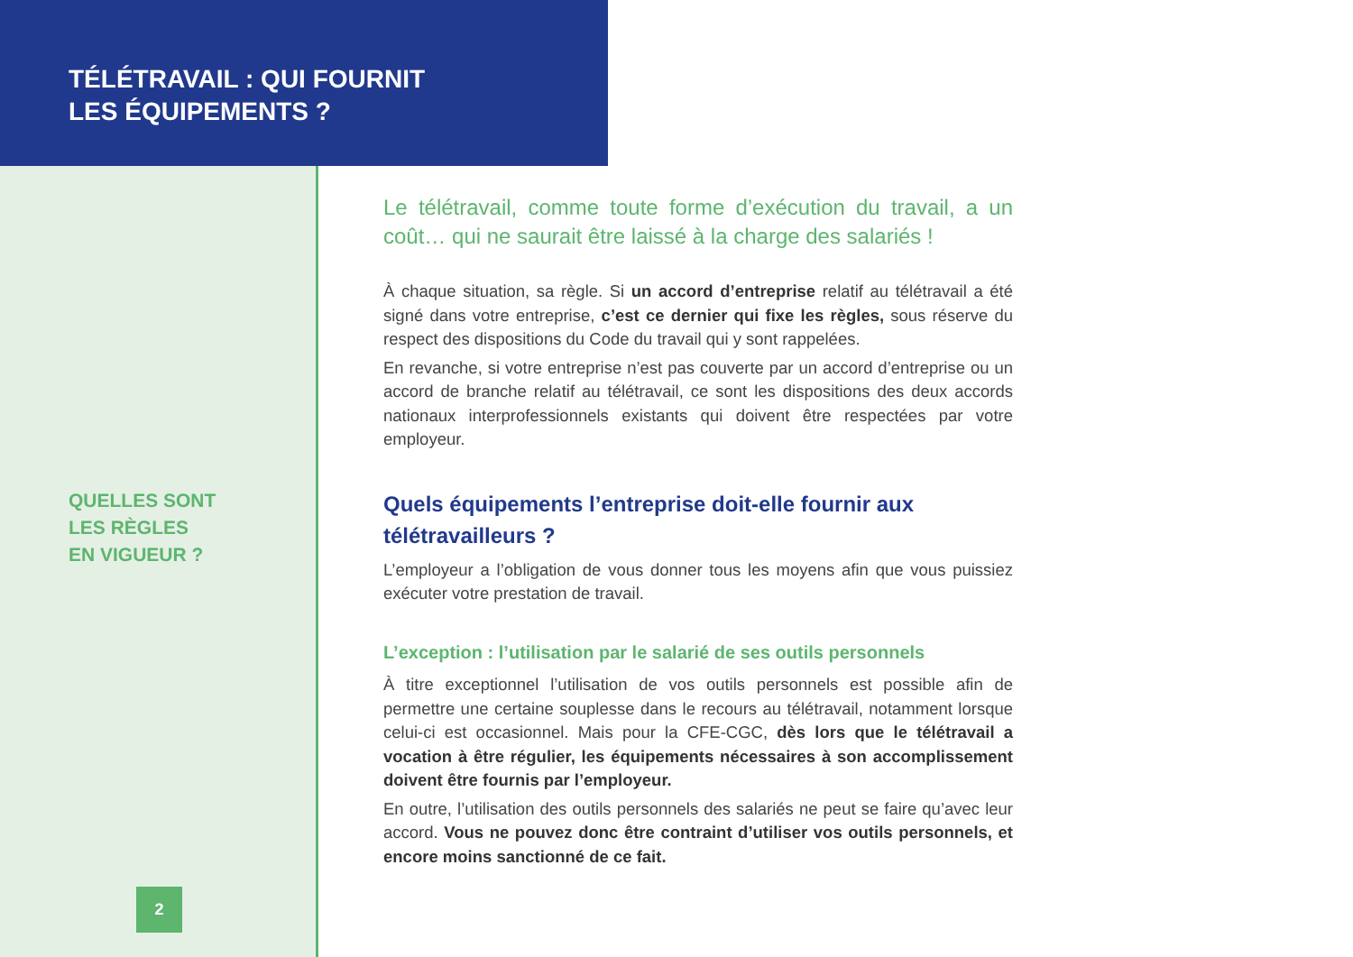TÉLÉTRAVAIL : QUI FOURNIT
LES ÉQUIPEMENTS ?
QUELLES SONT
LES RÈGLES
EN VIGUEUR ?
2
Le télétravail, comme toute forme d’exécution du travail, a un coût… qui ne saurait être laissé à la charge des salariés !
À chaque situation, sa règle. Si un accord d’entreprise relatif au télétravail a été signé dans votre entreprise, c’est ce dernier qui fixe les règles, sous réserve du respect des dispositions du Code du travail qui y sont rappelées.
En revanche, si votre entreprise n’est pas couverte par un accord d’entreprise ou un accord de branche relatif au télétravail, ce sont les dispositions des deux accords nationaux interprofessionnels existants qui doivent être respectées par votre employeur.
Quels équipements l’entreprise doit-elle fournir aux télétravailleurs ?
L’employeur a l’obligation de vous donner tous les moyens afin que vous puissiez exécuter votre prestation de travail.
L’exception : l’utilisation par le salarié de ses outils personnels
À titre exceptionnel l’utilisation de vos outils personnels est possible afin de permettre une certaine souplesse dans le recours au télétravail, notamment lorsque celui-ci est occasionnel. Mais pour la CFE-CGC, dès lors que le télétravail a vocation à être régulier, les équipements nécessaires à son accomplissement doivent être fournis par l’employeur.
En outre, l’utilisation des outils personnels des salariés ne peut se faire qu’avec leur accord. Vous ne pouvez donc être contraint d’utiliser vos outils personnels, et encore moins sanctionné de ce fait.